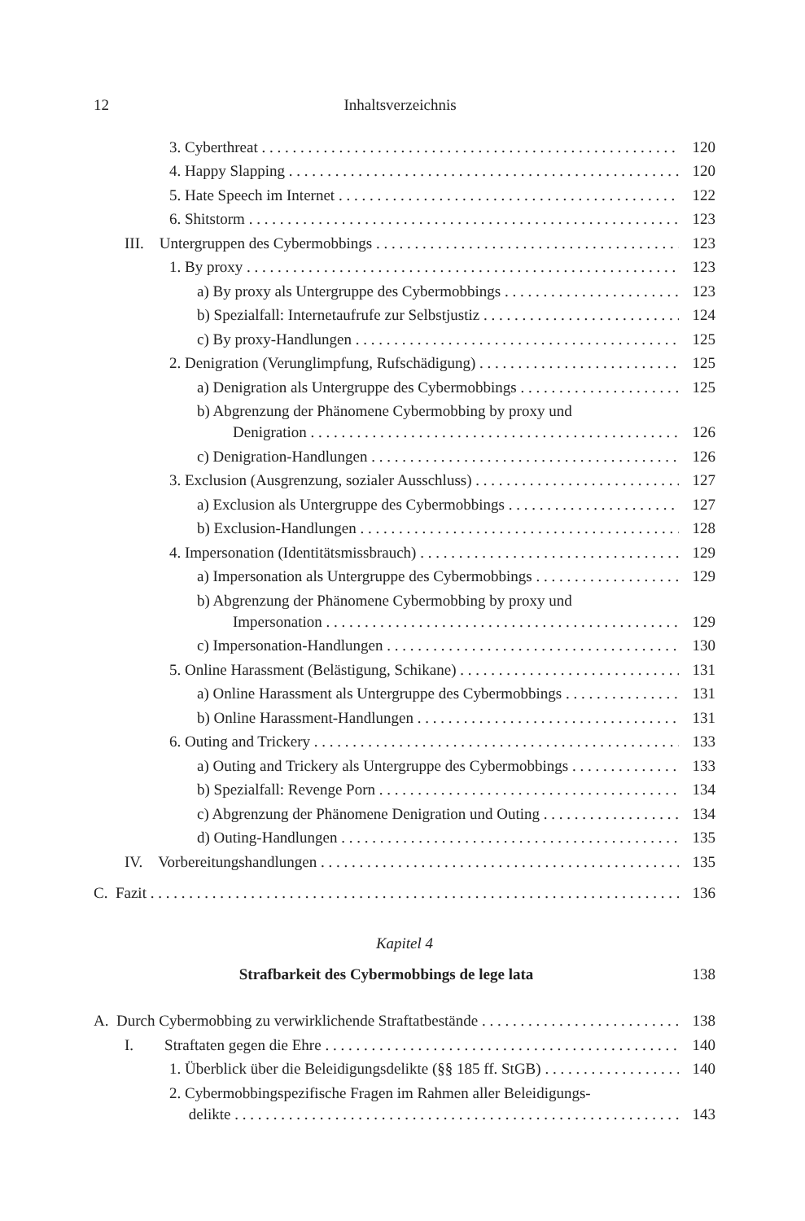12 Inhaltsverzeichnis
3. Cyberthreat 120
4. Happy Slapping 120
5. Hate Speech im Internet 122
6. Shitstorm 123
III. Untergruppen des Cybermobbings 123
1. By proxy 123
a) By proxy als Untergruppe des Cybermobbings 123
b) Spezialfall: Internetaufrufe zur Selbstjustiz 124
c) By proxy-Handlungen 125
2. Denigration (Verunglimpfung, Rufschädigung) 125
a) Denigration als Untergruppe des Cybermobbings 125
b) Abgrenzung der Phänomene Cybermobbing by proxy und
Denigration 126
c) Denigration-Handlungen 126
3. Exclusion (Ausgrenzung, sozialer Ausschluss) 127
a) Exclusion als Untergruppe des Cybermobbings 127
b) Exclusion-Handlungen 128
4. Impersonation (Identitätsmissbrauch) 129
a) Impersonation als Untergruppe des Cybermobbings 129
b) Abgrenzung der Phänomene Cybermobbing by proxy und
Impersonation 129
c) Impersonation-Handlungen 130
5. Online Harassment (Belästigung, Schikane) 131
a) Online Harassment als Untergruppe des Cybermobbings 131
b) Online Harassment-Handlungen 131
6. Outing and Trickery 133
a) Outing and Trickery als Untergruppe des Cybermobbings 133
b) Spezialfall: Revenge Porn 134
c) Abgrenzung der Phänomene Denigration und Outing 134
d) Outing-Handlungen 135
IV. Vorbereitungshandlungen 135
C. Fazit 136
Kapitel 4
Strafbarkeit des Cybermobbings de lege lata 138
A. Durch Cybermobbing zu verwirklichende Straftatbestände 138
I. Straftaten gegen die Ehre 140
1. Überblick über die Beleidigungsdelikte (§§ 185 ff. StGB) 140
2. Cybermobbingspezifische Fragen im Rahmen aller Beleidigungs-
delikte 143